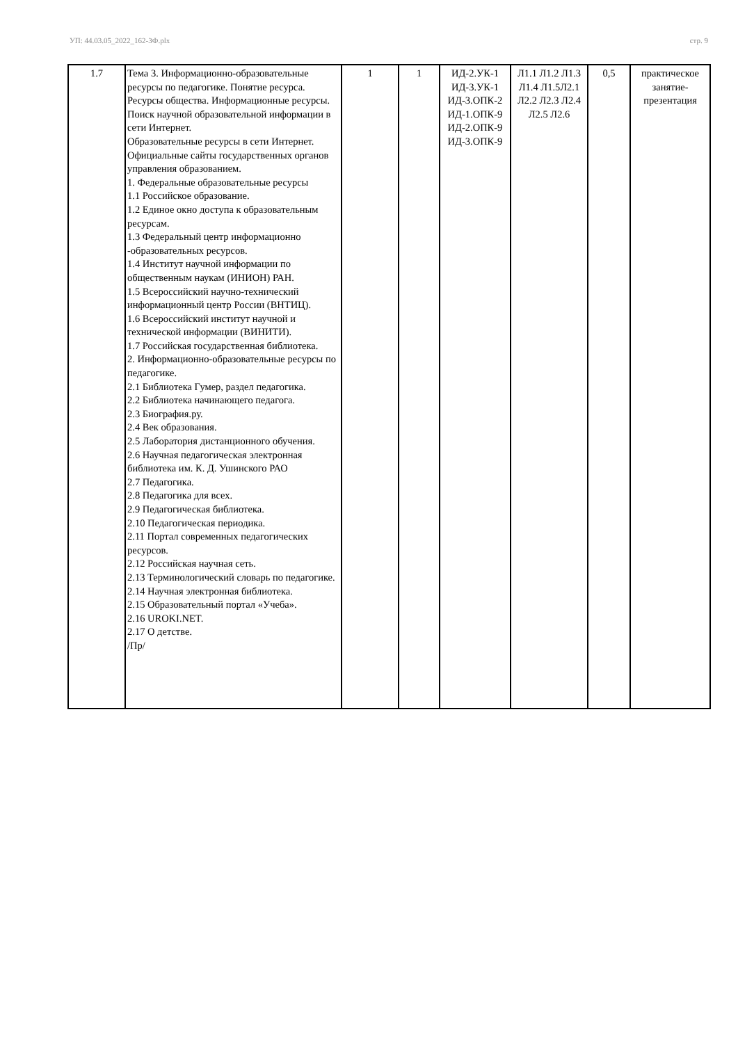УП: 44.03.05_2022_162-3Ф.plx стр. 9
| 1.7 | Тема 3. Информационно-образовательные ресурсы по педагогике. Понятие ресурса. Ресурсы общества. Информационные ресурсы. Поиск научной образовательной информации в сети Интернет. Образовательные ресурсы в сети Интернет. Официальные сайты государственных органов управления образованием. 1. Федеральные образовательные ресурсы 1.1 Российское образование. 1.2 Единое окно доступа к образовательным ресурсам. 1.3 Федеральный центр информационно -образовательных ресурсов. 1.4 Институт научной информации по общественным наукам (ИНИОН) РАН. 1.5 Всероссийский научно-технический информационный центр России (ВНТИЦ). 1.6 Всероссийский институт научной и технической информации (ВИНИТИ). 1.7 Российская государственная библиотека. 2. Информационно-образовательные ресурсы по педагогике. 2.1 Библиотека Гумер, раздел педагогика. 2.2 Библиотека начинающего педагога. 2.3 Биография.ру. 2.4 Век образования. 2.5 Лаборатория дистанционного обучения. 2.6 Научная педагогическая электронная библиотека им. К. Д. Ушинского РАО 2.7 Педагогика. 2.8 Педагогика для всех. 2.9 Педагогическая библиотека. 2.10 Педагогическая периодика. 2.11 Портал современных педагогических ресурсов. 2.12 Российская научная сеть. 2.13 Терминологический словарь по педагогике. 2.14 Научная электронная библиотека. 2.15 Образовательный портал «Учеба». 2.16 UROKI.NET. 2.17 О детстве. /Пр/ | 1 | 1 | ИД-2.УК-1 ИД-3.УК-1 ИД-3.ОПК-2 ИД-1.ОПК-9 ИД-2.ОПК-9 ИД-3.ОПК-9 | Л1.1 Л1.2 Л1.3 Л1.4 Л1.5Л2.1 Л2.2 Л2.3 Л2.4 Л2.5 Л2.6 | 0,5 | практическое занятие-презентация |